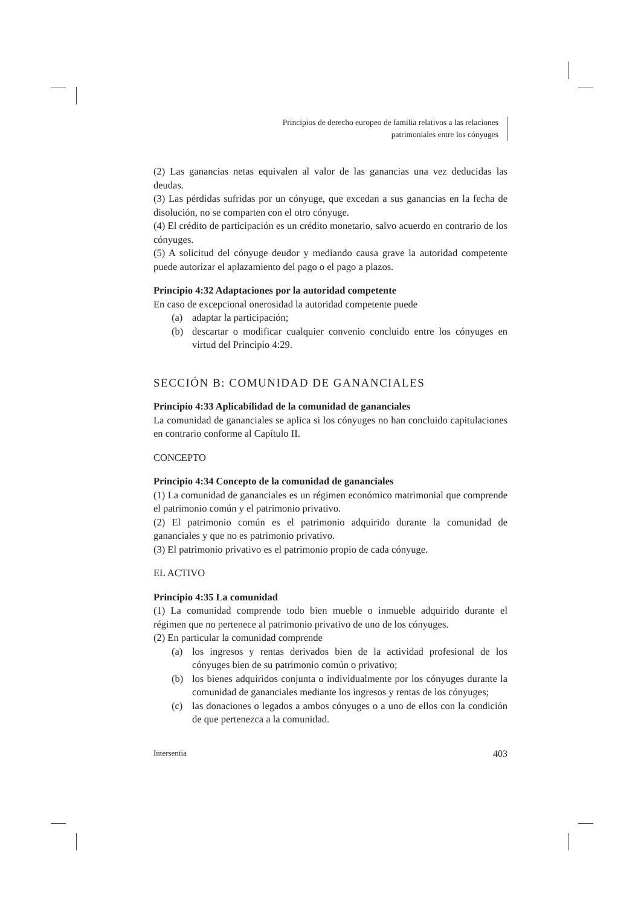Principios de derecho europeo de familia relativos a las relaciones
patrimoniales entre los cónyuges
(2) Las ganancias netas equivalen al valor de las ganancias una vez deducidas las deudas.
(3) Las pérdidas sufridas por un cónyuge, que excedan a sus ganancias en la fecha de disolución, no se comparten con el otro cónyuge.
(4) El crédito de participación es un crédito monetario, salvo acuerdo en contrario de los cónyuges.
(5) A solicitud del cónyuge deudor y mediando causa grave la autoridad competente puede autorizar el aplazamiento del pago o el pago a plazos.
Principio 4:32 Adaptaciones por la autoridad competente
En caso de excepcional onerosidad la autoridad competente puede
(a) adaptar la participación;
(b) descartar o modificar cualquier convenio concluido entre los cónyuges en virtud del Principio 4:29.
SECCIÓN B: COMUNIDAD DE GANANCIALES
Principio 4:33 Aplicabilidad de la comunidad de gananciales
La comunidad de gananciales se aplica si los cónyuges no han concluido capitulaciones en contrario conforme al Capítulo II.
CONCEPTO
Principio 4:34 Concepto de la comunidad de gananciales
(1) La comunidad de gananciales es un régimen económico matrimonial que comprende el patrimonio común y el patrimonio privativo.
(2) El patrimonio común es el patrimonio adquirido durante la comunidad de gananciales y que no es patrimonio privativo.
(3) El patrimonio privativo es el patrimonio propio de cada cónyuge.
EL ACTIVO
Principio 4:35 La comunidad
(1) La comunidad comprende todo bien mueble o inmueble adquirido durante el régimen que no pertenece al patrimonio privativo de uno de los cónyuges.
(2) En particular la comunidad comprende
(a) los ingresos y rentas derivados bien de la actividad profesional de los cónyuges bien de su patrimonio común o privativo;
(b) los bienes adquiridos conjunta o individualmente por los cónyuges durante la comunidad de gananciales mediante los ingresos y rentas de los cónyuges;
(c) las donaciones o legados a ambos cónyuges o a uno de ellos con la condición de que pertenezca a la comunidad.
Intersentia 403